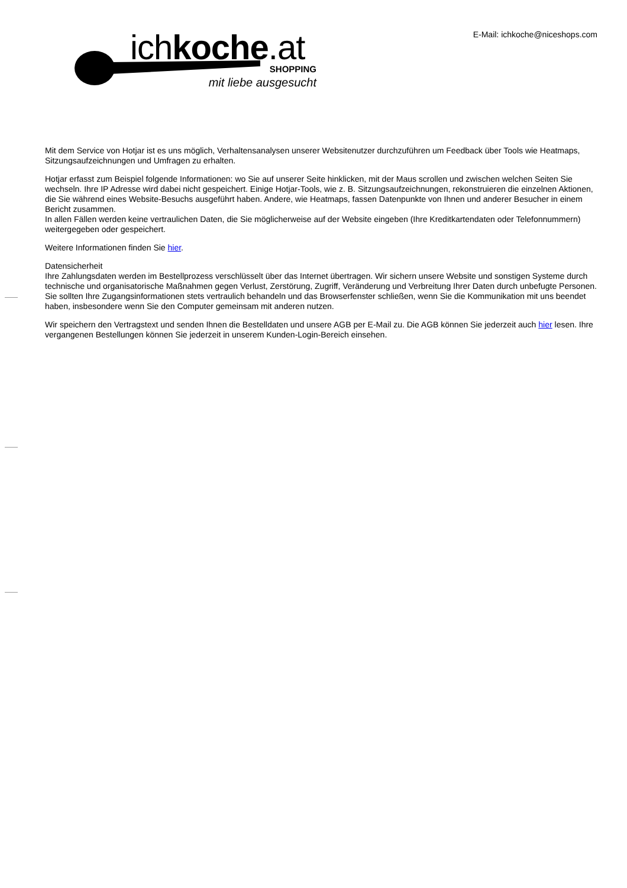ichkoche.at SHOPPING
mit liebe ausgesucht
E-Mail: ichkoche@niceshops.com
Mit dem Service von Hotjar ist es uns möglich, Verhaltensanalysen unserer Websitenutzer durchzuführen um Feedback über Tools wie Heatmaps, Sitzungsaufzeichnungen und Umfragen zu erhalten.
Hotjar erfasst zum Beispiel folgende Informationen: wo Sie auf unserer Seite hinklicken, mit der Maus scrollen und zwischen welchen Seiten Sie wechseln. Ihre IP Adresse wird dabei nicht gespeichert. Einige Hotjar-Tools, wie z. B. Sitzungsaufzeichnungen, rekonstruieren die einzelnen Aktionen, die Sie während eines Website-Besuchs ausgeführt haben. Andere, wie Heatmaps, fassen Datenpunkte von Ihnen und anderer Besucher in einem Bericht zusammen.
In allen Fällen werden keine vertraulichen Daten, die Sie möglicherweise auf der Website eingeben (Ihre Kreditkartendaten oder Telefonnummern) weitergegeben oder gespeichert.
Weitere Informationen finden Sie hier.
Datensicherheit
Ihre Zahlungsdaten werden im Bestellprozess verschlüsselt über das Internet übertragen. Wir sichern unsere Website und sonstigen Systeme durch technische und organisatorische Maßnahmen gegen Verlust, Zerstörung, Zugriff, Veränderung und Verbreitung Ihrer Daten durch unbefugte Personen. Sie sollten Ihre Zugangsinformationen stets vertraulich behandeln und das Browserfenster schließen, wenn Sie die Kommunikation mit uns beendet haben, insbesondere wenn Sie den Computer gemeinsam mit anderen nutzen.
Wir speichern den Vertragstext und senden Ihnen die Bestelldaten und unsere AGB per E-Mail zu. Die AGB können Sie jederzeit auch hier lesen. Ihre vergangenen Bestellungen können Sie jederzeit in unserem Kunden-Login-Bereich einsehen.